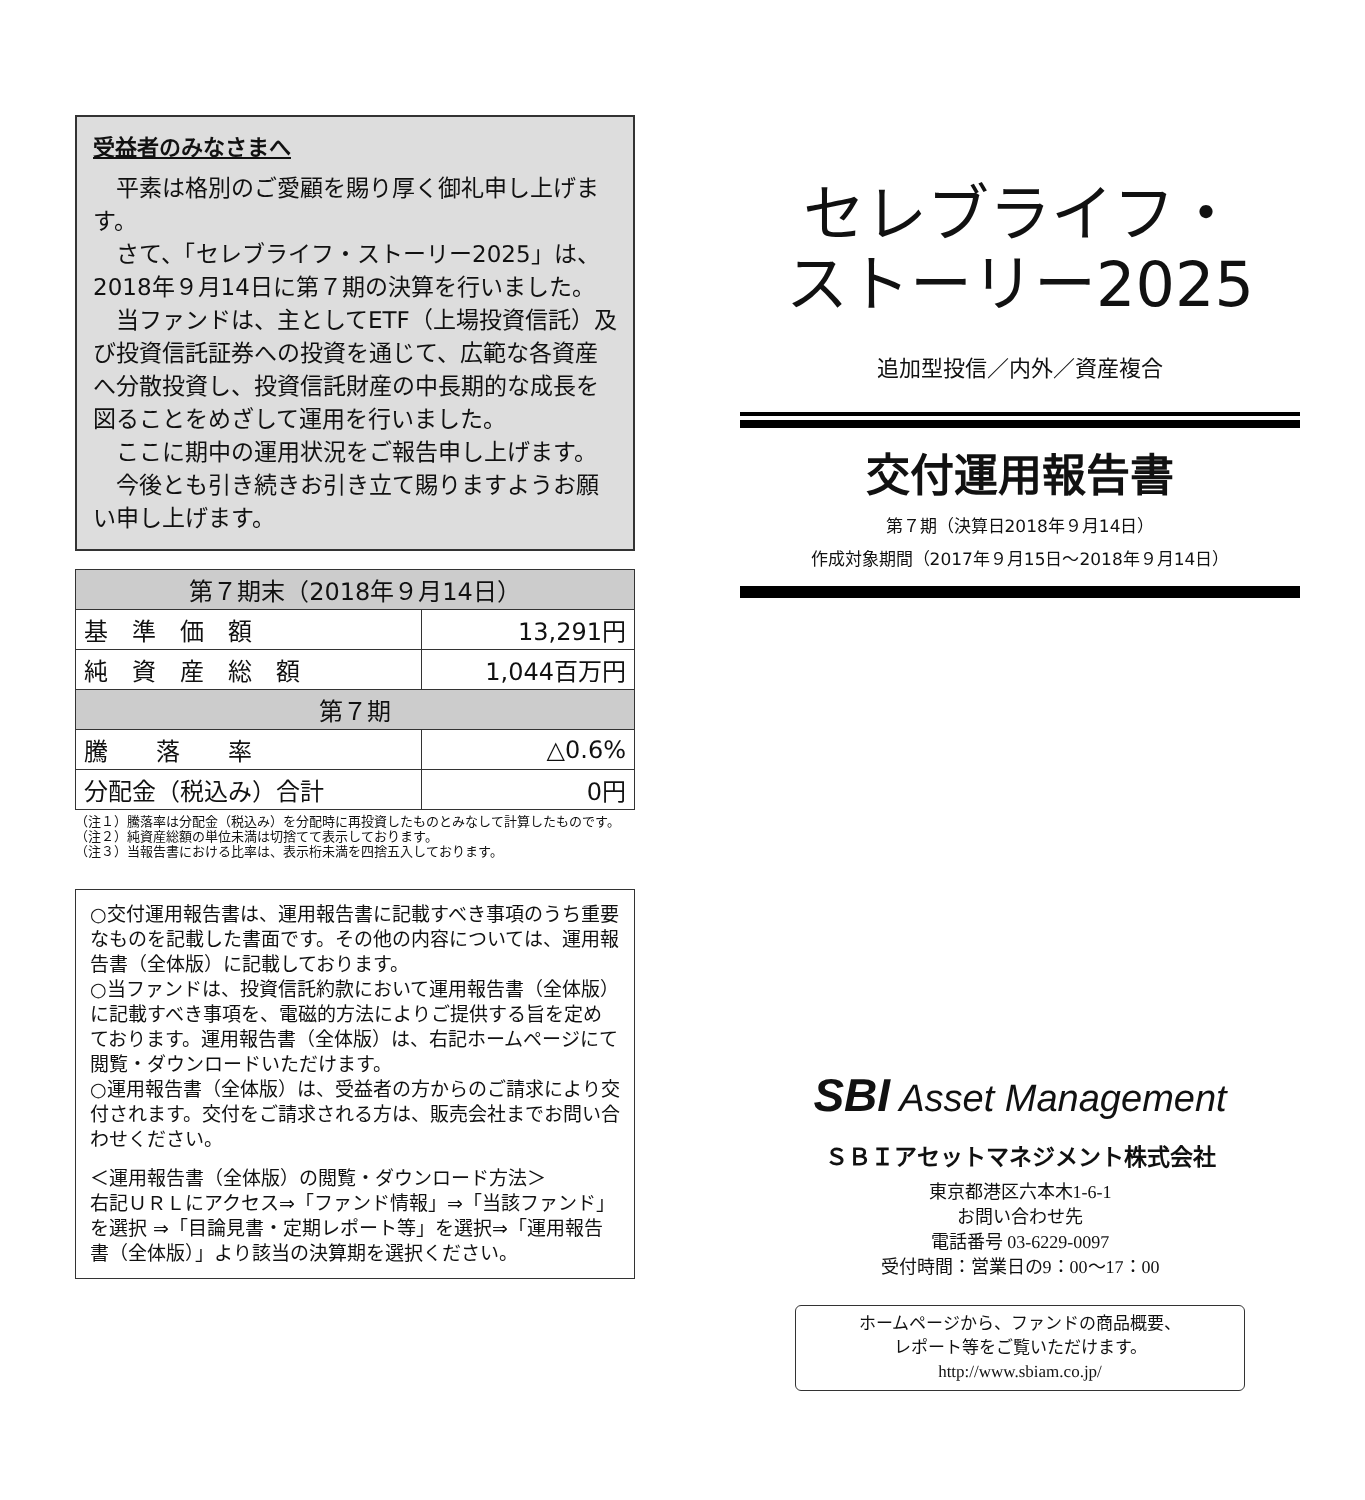受益者のみなさまへ
平素は格別のご愛顧を賜り厚く御礼申し上げます。
さて、「セレブライフ・ストーリー2025」は、2018年９月14日に第７期の決算を行いました。
当ファンドは、主としてETF（上場投資信託）及び投資信託証券への投資を通じて、広範な各資産へ分散投資し、投資信託財産の中長期的な成長を図ることをめざして運用を行いました。
ここに期中の運用状況をご報告申し上げます。
今後とも引き続きお引き立て賜りますようお願い申し上げます。
| 第７期末（2018年９月14日） | |
| --- | --- |
| 基 準 価 額 | 13,291円 |
| 純 資 産 総 額 | 1,044百万円 |
| 第７期 | |
| 騰 落 率 | △0.6% |
| 分配金（税込み）合計 | 0円 |
（注１）騰落率は分配金（税込み）を分配時に再投資したものとみなして計算したものです。
（注２）純資産総額の単位未満は切捨てて表示しております。
（注３）当報告書における比率は、表示桁未満を四捨五入しております。
○交付運用報告書は、運用報告書に記載すべき事項のうち重要なものを記載した書面です。その他の内容については、運用報告書（全体版）に記載しております。
○当ファンドは、投資信託約款において運用報告書（全体版）に記載すべき事項を、電磁的方法によりご提供する旨を定めております。運用報告書（全体版）は、右記ホームページにて閲覧・ダウンロードいただけます。
○運用報告書（全体版）は、受益者の方からのご請求により交付されます。交付をご請求される方は、販売会社までお問い合わせください。
＜運用報告書（全体版）の閲覧・ダウンロード方法＞
右記ＵＲＬにアクセス⇒「ファンド情報」⇒「当該ファンド」を選択 ⇒「目論見書・定期レポート等」を選択⇒「運用報告書（全体版）」より該当の決算期を選択ください。
セレブライフ・
ストーリー2025
追加型投信／内外／資産複合
交付運用報告書
第７期（決算日2018年９月14日）
作成対象期間（2017年９月15日～2018年９月14日）
SBI Asset Management
ＳＢＩアセットマネジメント株式会社
東京都港区六本木1-6-1
お問い合わせ先
電話番号 03-6229-0097
受付時間：営業日の9：00～17：00
ホームページから、ファンドの商品概要、
レポート等をご覧いただけます。
http://www.sbiam.co.jp/